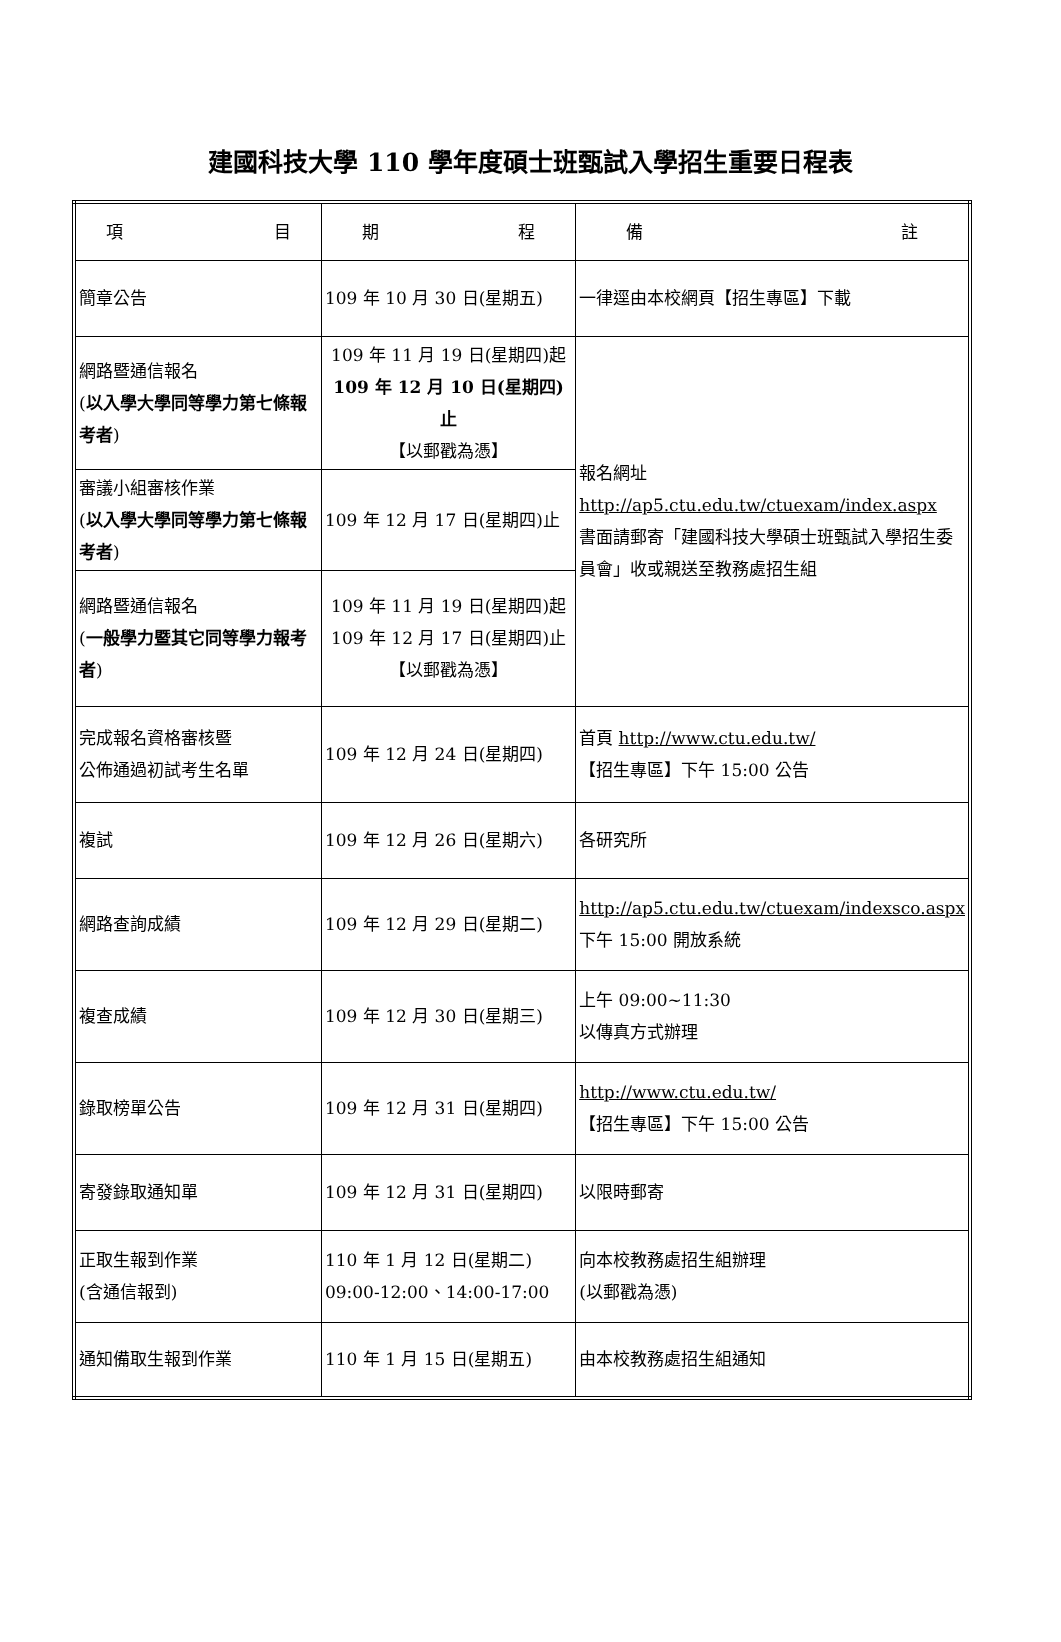建國科技大學 110 學年度碩士班甄試入學招生重要日程表
| 項 目 | 期 程 | 備 註 |
| 簡章公告 | 109 年 10 月 30 日(星期五) | 一律逕由本校網頁【招生專區】下載 |
| 網路暨通信報名 ( 以入學大學同等學力第七條報考者 ) | 109 年 11 月 19 日(星期四)起 109 年 12 月 10 日(星期四)止 【以郵戳為憑】 | 報名網址 http://ap5.ctu.edu.tw/ctuexam/index.aspx 書面請郵寄「建國科技大學碩士班甄試入學招生委員會」收或親送至教務處招生組 |
| 審議小組審核作業 ( 以入學大學同等學力第七條報考者 ) | 109 年 12 月 17 日(星期四)止 | |
| 網路暨通信報名 ( 一般學力暨其它同等學力報考者 ) | 109 年 11 月 19 日(星期四)起 109 年 12 月 17 日(星期四)止 【以郵戳為憑】 | |
| 完成報名資格審核暨 公佈通過初試考生名單 | 109 年 12 月 24 日(星期四) | 首頁 http://www.ctu.edu.tw/ 【招生專區】下午 15:00 公告 |
| 複試 | 109 年 12 月 26 日(星期六) | 各研究所 |
| 網路查詢成績 | 109 年 12 月 29 日(星期二) | http://ap5.ctu.edu.tw/ctuexam/indexsco.aspx 下午 15:00 開放系統 |
| 複查成績 | 109 年 12 月 30 日(星期三) | 上午 09:00~11:30 以傳真方式辦理 |
| 錄取榜單公告 | 109 年 12 月 31 日(星期四) | http://www.ctu.edu.tw/ 【招生專區】下午 15:00 公告 |
| 寄發錄取通知單 | 109 年 12 月 31 日(星期四) | 以限時郵寄 |
| 正取生報到作業 (含通信報到) | 110 年 1 月 12 日(星期二) 09:00-12:00、14:00-17:00 | 向本校教務處招生組辦理 (以郵戳為憑) |
| 通知備取生報到作業 | 110 年 1 月 15 日(星期五) | 由本校教務處招生組通知 |